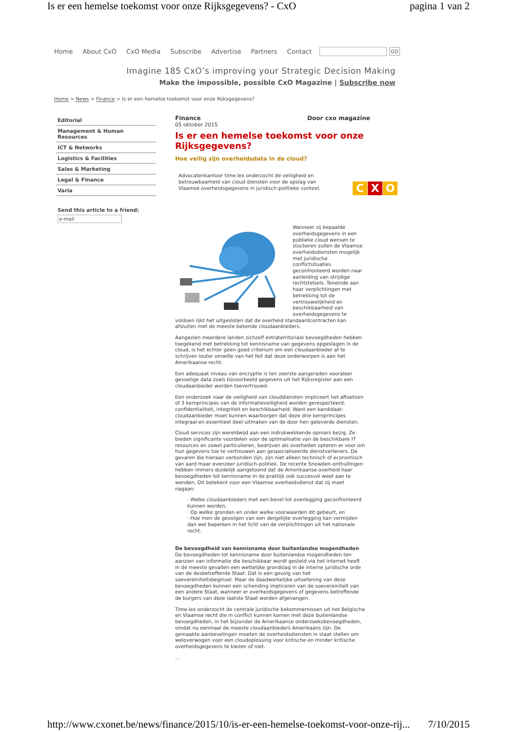Is er een hemelse toekomst voor onze Rijksgegevens? - CxO pagina 1 van 2
Home About CxO CxO Media Subscribe Advertise Partners Contact
GO
Imagine 185 CxO’s improving your Strategic Decision Making
Make the impossible, possible CxO Magazine | Subscribe now
Home > News > Finance > Is er een hemelse toekomst voor onze Rijksgegevens?
Editorial
Management & Human Resources
ICT & Networks
Logistics & Facilities
Sales & Marketing
Legal & Finance
Varia
Send this article to a friend:
e-mail
Finance Door cxo magazine
05 oktober 2015
Is er een hemelse toekomst voor onze Rijksgegevens?
Hoe veilig zijn overheidsdata in de cloud?
Advocatenkantoor time.lex onderzocht de veiligheid en betrouwbaarheid van cloud diensten voor de opslag van Vlaamse overheidsgegevens in juridisch-politieke context.
C X O
Wanneer zij bepaalde overheidsgegevens in een publieke cloud wensen te stockeren zullen de Vlaamse overheidsdiensten mogelijk met juridische conflictsituaties geconfronteerd worden naar aanleiding van strijdige rechtstelsels. Teneinde aan haar verplichtingen met betrekking tot de vertrouwelijkheid en beschikbaarheid van overheidsgegevens te voldoen lijkt het uitgesloten dat de overheid standaardcontracten kan afsluiten met de meeste bekende cloudaanbieders.
Aangezien meerdere landen zichzelf extraterritoriale bevoegdheden hebben toegekend met betrekking tot kennisname van gegevens opgeslagen in de cloud, is het echter geen goed criterium om een cloudaanbieder af te schrijven louter omwille van het feit dat deze onderworpen is aan het Amerikaanse recht.
Een adequaat niveau van encryptie is ten zeerste aangeraden vooraleer gevoelige data zoals bijvoorbeeld gegevens uit het Rijksregister aan een cloudaanbieder worden toevertrouwd.
Een onderzoek naar de veiligheid van clouddiensten impliceert het aftoetsen of 3 kernprincipes van de informatieveiligheid worden gerespecteerd: confidentialiteit, integriteit en beschikbaarheid. Want een kandidaat-cloudaanbieder moet kunnen waarborgen dat deze drie kernprincipes integraal en essentieel deel uitmaken van de door hen geleverde diensten.
Cloud services zijn wereldwijd aan een indrukwekkende opmars bezig. Ze bieden significante voordelen voor de optimalisatie van de beschikbare IT resources en zowel particulieren, bedrijven als overheden opteren er voor om hun gegevens toe te vertrouwen aan gespecialiseerde dienstverleners. De gevaren die hieraan verbonden zijn, zijn niet alleen technisch of economisch van aard maar evenzeer juridisch-politiek. De recente Snowden-onthullingen hebben immers duidelijk aangetoond dat de Amerikaanse overheid haar bevoegdheden tot kennisname in de praktijk ook succesvol weet aan te wenden. Dit betekent voor een Vlaamse overheidsdienst dat zij moet nagaan:
· Welke cloudaanbieders met een bevel tot overlegging geconfronteerd kunnen worden,
· Op welke gronden en onder welke voorwaarden dit gebeurt, en
· Hoe men de gevolgen van een dergelijke overlegging kan vermijden dan wel beperken in het licht van de verplichtingen uit het nationale recht.
De bevoegdheid van kennisname door buitenlandse mogendheden
De bevoegdheden tot kennisname door buitenlandse mogendheden ten aanzien van informatie die beschikbaar wordt gesteld via het internet heeft in de meeste gevallen een wettelijke grondslag in de interne juridische orde van de desbetreffende Staat. Dat is een gevolg van het soevereiniteitsbeginsel. Maar de daadwerkelijke uitoefening van deze bevoegdheden kunnen een schending impliceren van de soevereiniteit van een andere Staat, wanneer er overheidsgegevens of gegevens betreffende de burgers van deze laatste Staat worden afgevangen.
Time.lex onderzocht de centrale juridische bekommernissen uit het Belgische en Vlaamse recht die in conflict kunnen komen met deze buitenlandse bevoegdheden, in het bijzonder de Amerikaanse onderzoeksbevoegdheden, omdat nu eenmaal de meeste cloudaanbieders Amerikaans zijn. De gemaakte aanbevelingen moeten de overheidsdiensten in staat stellen om weloverwogen voor een cloudoplossing voor kritische en minder kritische overheidsgegevens te kiezen of niet.
...
http://www.cxonet.be/news/finance/2015/10/is-er-een-hemelse-toekomst-voor-onze-rij... 7/10/2015